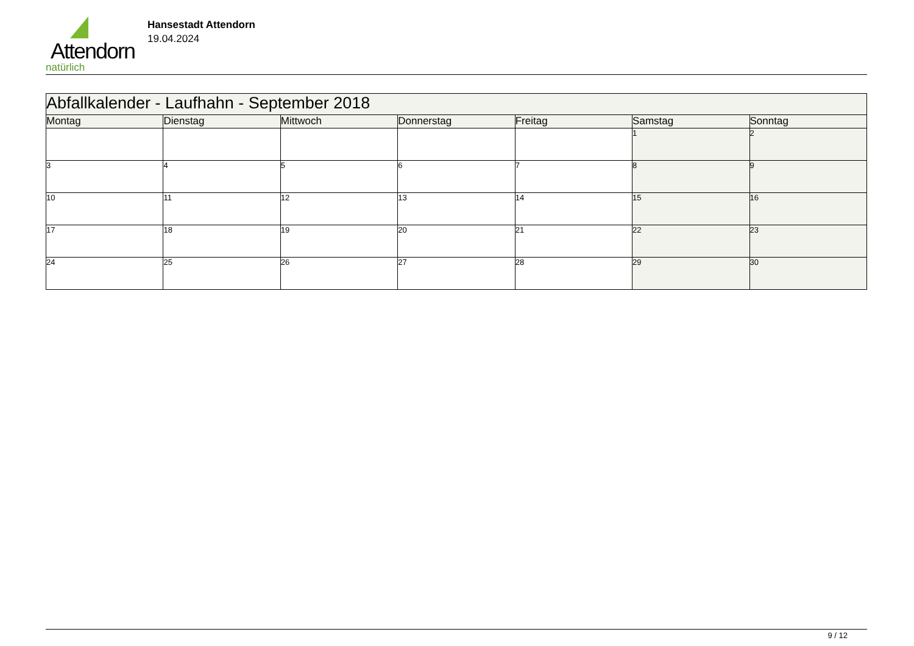Attendorn
natürlich
Hansestadt Attendorn
19.04.2024
| Abfallkalender - Laufhahn - September 2018 | | | | | | |
| --- | --- | --- | --- | --- | --- | --- |
| Montag | Dienstag | Mittwoch | Donnerstag | Freitag | Samstag | Sonntag |
| | | | | | 1 | 2 |
| 3 | 4 | 5 | 6 | 7 | 8 | 9 |
| 10 | 11 | 12 | 13 | 14 | 15 | 16 |
| 17 | 18 | 19 | 20 | 21 | 22 | 23 |
| 24 | 25 | 26 | 27 | 28 | 29 | 30 |
9 / 12